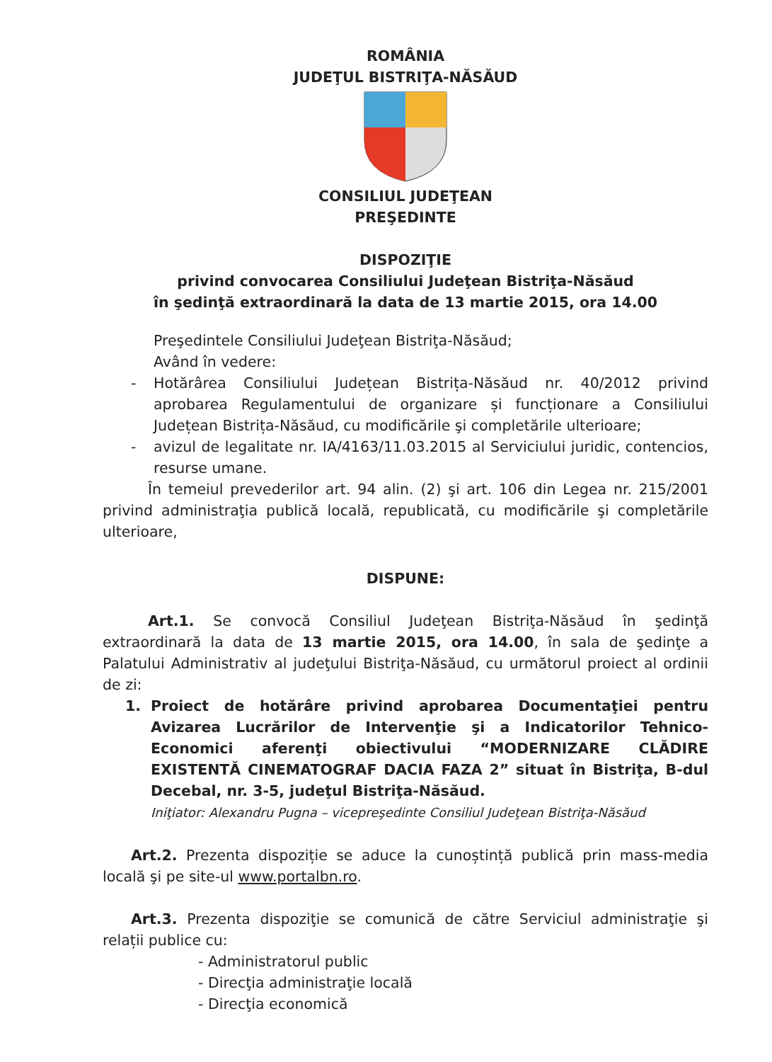ROMÂNIA
JUDEŢUL BISTRIŢA-NĂSĂUD
CONSILIUL JUDEŢEAN
PREŞEDINTE
DISPOZIŢIE
privind convocarea Consiliului Judeţean Bistriţa-Năsăud
în şedinţă extraordinară la data de 13 martie 2015, ora 14.00
Preşedintele Consiliului Judeţean Bistriţa-Năsăud;
Având în vedere:
- Hotărârea Consiliului Județean Bistrița-Năsăud nr. 40/2012 privind aprobarea Regulamentului de organizare și funcționare a Consiliului Județean Bistrița-Năsăud, cu modificările şi completările ulterioare;
- avizul de legalitate nr. IA/4163/11.03.2015 al Serviciului juridic, contencios, resurse umane.
În temeiul prevederilor art. 94 alin. (2) şi art. 106 din Legea nr. 215/2001 privind administraţia publică locală, republicată, cu modificările şi completările ulterioare,
DISPUNE:
Art.1. Se convocă Consiliul Judeţean Bistriţa-Năsăud în şedinţă extraordinară la data de 13 martie 2015, ora 14.00, în sala de şedinţe a Palatului Administrativ al judeţului Bistriţa-Năsăud, cu următorul proiect al ordinii de zi:
1. Proiect de hotărâre privind aprobarea Documentaţiei pentru Avizarea Lucrărilor de Intervenţie şi a Indicatorilor Tehnico-Economici aferenţi obiectivului “MODERNIZARE CLĂDIRE EXISTENTĂ CINEMATOGRAF DACIA FAZA 2” situat în Bistriţa, B-dul Decebal, nr. 3-5, judeţul Bistriţa-Năsăud.
Iniţiator: Alexandru Pugna – vicepreşedinte Consiliul Judeţean Bistriţa-Năsăud
Art.2. Prezenta dispoziție se aduce la cunoștință publică prin mass-media locală şi pe site-ul www.portalbn.ro.
Art.3. Prezenta dispoziţie se comunică de către Serviciul administraţie şi relații publice cu:
- Administratorul public
- Direcţia administraţie locală
- Direcţia economică